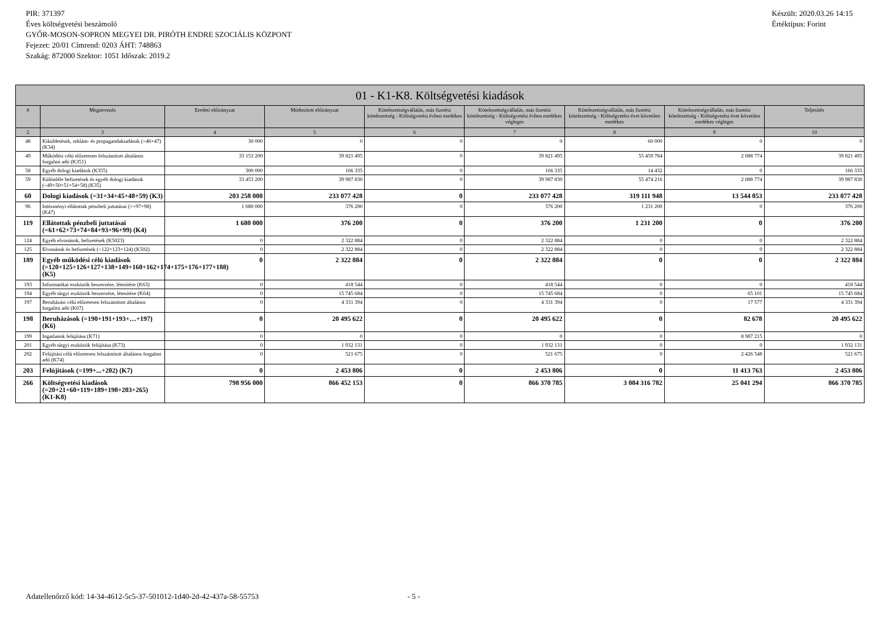PIR: 371397
Éves költségvetési beszámoló
GYŐR-MOSON-SOPRON MEGYEI DR. PIRÓTH ENDRE SZOCIÁLIS KÖZPONT
Fejezet: 20/01 Címrend: 0203 ÁHT: 748863
Szakág: 872000 Szektor: 1051 Időszak: 2019.2
Készült: 2020.03.26 14:15
Értéktípus: Forint
| 01 - K1-K8. Költségvetési kiadások | | | | | | | | |
| --- | --- | --- | --- | --- | --- | --- | --- | --- |
| # | Megnevezés | Eredeti előirányzat | Módosított előirányzat | Kötelezettségvállalás, más fizetési kötelezettség - Költségvetési évben esedékes | Kötelezettségvállalás, más fizetési kötelezettség - Költségvetési évben esedékes végleges | Kötelezettségvállalás, más fizetési kötelezettség - Költségvetési évet követően esedékes | Kötelezettségvállalás, más fizetési kötelezettség - Költségvetési évet követően esedékes végleges | Teljesítés |
| 2 | 3 | 4 | 5 | 6 | 7 | 8 | 9 | 10 |
| 48 | Kiküldetések, reklám- és propagandakiadások (=46+47) (K34) | 30 000 | 0 | 0 | 0 | 60 000 | 0 | 0 |
| 49 | Működési célú előzetesen felszámított általános forgalmi adó (K351) | 33 153 200 | 39 821 495 | 0 | 39 821 495 | 55 459 784 | 2 088 774 | 39 821 495 |
| 58 | Egyéb dologi kiadások (K355) | 300 000 | 166 335 | 0 | 166 335 | 14 432 | 0 | 166 335 |
| 59 | Különféle befizetések és egyéb dologi kiadások (=49+50+51+54+58) (K35) | 33 453 200 | 39 987 830 | 0 | 39 987 830 | 55 474 216 | 2 088 774 | 39 987 830 |
| 60 | Dologi kiadások (=31+34+45+48+59) (K3) | 203 258 000 | 233 077 428 | 0 | 233 077 428 | 319 111 948 | 13 544 853 | 233 077 428 |
| 96 | Intézményi ellátottak pénzbeli juttatásai (>=97+98) (K47) | 1 680 000 | 376 200 | 0 | 376 200 | 1 231 200 | 0 | 376 200 |
| 119 | Ellátottak pénzbeli juttatásai (=61+62+73+74+84+93+96+99) (K4) | 1 680 000 | 376 200 | 0 | 376 200 | 1 231 200 | 0 | 376 200 |
| 124 | Egyéb elvonások, befizetések (K5023) | 0 | 2 322 884 | 0 | 2 322 884 | 0 | 0 | 2 322 884 |
| 125 | Elvonások és befizetések (=122+123+124) (K502) | 0 | 2 322 884 | 0 | 2 322 884 | 0 | 0 | 2 322 884 |
| 189 | Egyéb működési célú kiadások (=120+125+126+127+138+149+160+162+174+175+176+177+188) (K5) | 0 | 2 322 884 | 0 | 2 322 884 | 0 | 0 | 2 322 884 |
| 193 | Informatikai eszközök beszerzése, létesítése (K63) | 0 | 418 544 | 0 | 418 544 | 0 | 0 | 418 544 |
| 194 | Egyéb tárgyi eszközök beszerzése, létesítése (K64) | 0 | 15 745 684 | 0 | 15 745 684 | 0 | 65 101 | 15 745 684 |
| 197 | Beruházási célú előzetesen felszámított általános forgalmi adó (K67) | 0 | 4 331 394 | 0 | 4 331 394 | 0 | 17 577 | 4 331 394 |
| 198 | Beruházások (=190+191+193+…+197) (K6) | 0 | 20 495 622 | 0 | 20 495 622 | 0 | 82 678 | 20 495 622 |
| 199 | Ingatlanok felújítása (K71) | 0 | 0 | 0 | 0 | 0 | 8 987 215 | 0 |
| 201 | Egyéb tárgyi eszközök felújítása (K73) | 0 | 1 932 131 | 0 | 1 932 131 | 0 | 0 | 1 932 131 |
| 202 | Felújítási célú előzetesen felszámított általános forgalmi adó (K74) | 0 | 521 675 | 0 | 521 675 | 0 | 2 426 548 | 521 675 |
| 203 | Felújítások (=199+...+202) (K7) | 0 | 2 453 806 | 0 | 2 453 806 | 0 | 11 413 763 | 2 453 806 |
| 266 | Költségvetési kiadások (=20+21+60+119+189+198+203+265) (K1-K8) | 798 956 000 | 866 452 153 | 0 | 866 370 785 | 3 084 316 782 | 25 041 294 | 866 370 785 |
Adatellenőrző kód: 14-34-4612-5c5-37-501012-1d40-2d-42-437a-58-55753 - 5 -